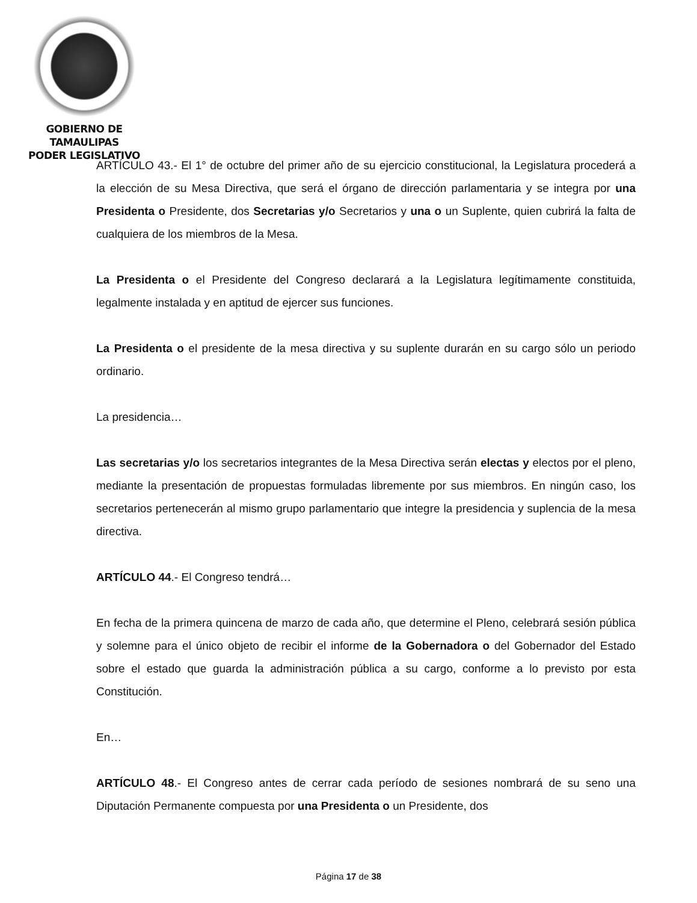GOBIERNO DE TAMAULIPAS
PODER LEGISLATIVO
ARTÍCULO 43.- El 1° de octubre del primer año de su ejercicio constitucional, la Legislatura procederá a la elección de su Mesa Directiva, que será el órgano de dirección parlamentaria y se integra por una Presidenta o Presidente, dos Secretarias y/o Secretarios y una o un Suplente, quien cubrirá la falta de cualquiera de los miembros de la Mesa.
La Presidenta o el Presidente del Congreso declarará a la Legislatura legítimamente constituida, legalmente instalada y en aptitud de ejercer sus funciones.
La Presidenta o el presidente de la mesa directiva y su suplente durarán en su cargo sólo un periodo ordinario.
La presidencia…
Las secretarias y/o los secretarios integrantes de la Mesa Directiva serán electas y electos por el pleno, mediante la presentación de propuestas formuladas libremente por sus miembros. En ningún caso, los secretarios pertenecerán al mismo grupo parlamentario que integre la presidencia y suplencia de la mesa directiva.
ARTÍCULO 44.- El Congreso tendrá…
En fecha de la primera quincena de marzo de cada año, que determine el Pleno, celebrará sesión pública y solemne para el único objeto de recibir el informe de la Gobernadora o del Gobernador del Estado sobre el estado que guarda la administración pública a su cargo, conforme a lo previsto por esta Constitución.
En…
ARTÍCULO 48.- El Congreso antes de cerrar cada período de sesiones nombrará de su seno una Diputación Permanente compuesta por una Presidenta o un Presidente, dos
Página 17 de 38